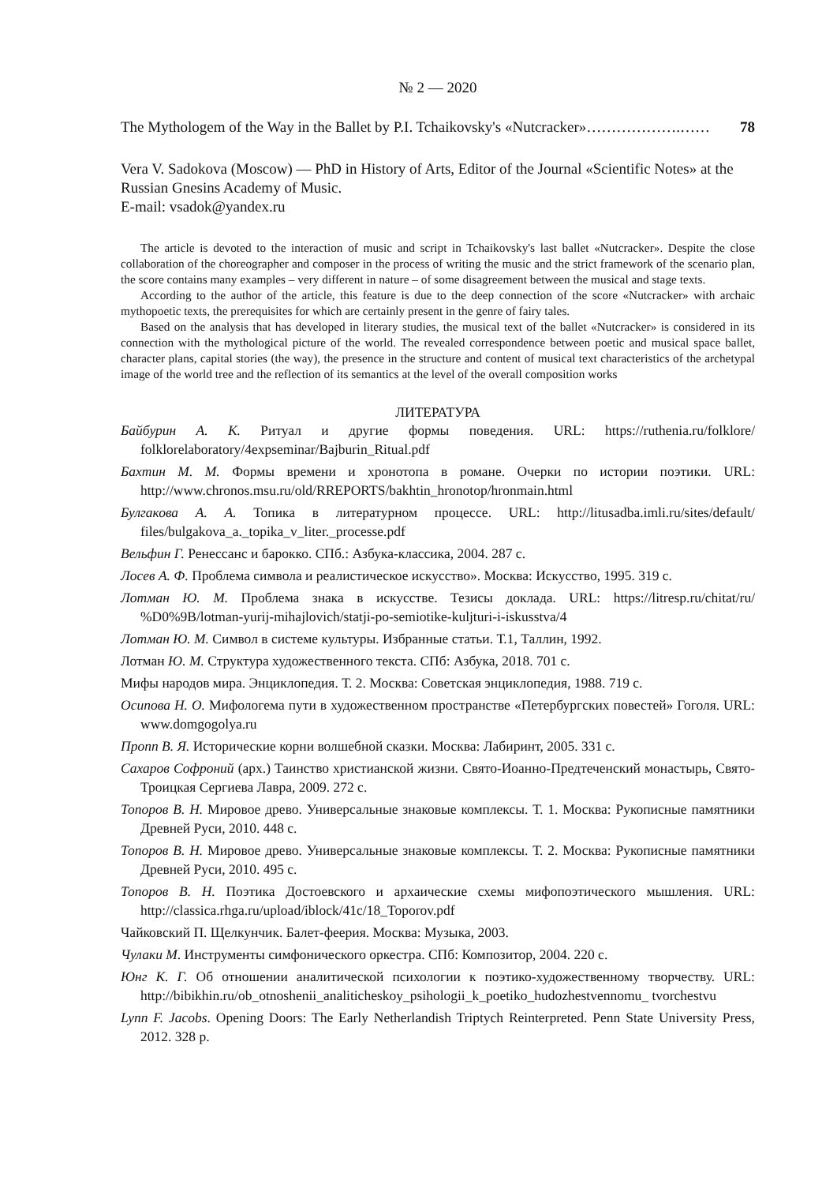№ 2 — 2020
The Mythologem of the Way in the Ballet by P.I. Tchaikovsky's «Nutcracker»……………….…… 78
Vera V. Sadokova (Moscow) — PhD in History of Arts, Editor of the Journal «Scientific Notes» at the Russian Gnesins Academy of Music.
E-mail: vsadok@yandex.ru
The article is devoted to the interaction of music and script in Tchaikovsky's last ballet «Nutcracker». Despite the close collaboration of the choreographer and composer in the process of writing the music and the strict framework of the scenario plan, the score contains many examples – very different in nature – of some disagreement between the musical and stage texts.
According to the author of the article, this feature is due to the deep connection of the score «Nutcracker» with archaic mythopoetic texts, the prerequisites for which are certainly present in the genre of fairy tales.
Based on the analysis that has developed in literary studies, the musical text of the ballet «Nutcracker» is considered in its connection with the mythological picture of the world. The revealed correspondence between poetic and musical space ballet, character plans, capital stories (the way), the presence in the structure and content of musical text characteristics of the archetypal image of the world tree and the reflection of its semantics at the level of the overall composition works
ЛИТЕРАТУРА
Байбурин А. К. Ритуал и другие формы поведения. URL: https://ruthenia.ru/folklore/ folklorelaboratory/4expseminar/Bajburin_Ritual.pdf
Бахтин М. М. Формы времени и хронотопа в романе. Очерки по истории поэтики. URL: http://www.chronos.msu.ru/old/RREPORTS/bakhtin_hronotop/hronmain.html
Булгакова А. А. Топика в литературном процессе. URL: http://litusadba.imli.ru/sites/default/ files/bulgakova_a._topika_v_liter._processe.pdf
Вельфин Г. Ренессанс и барокко. СПб.: Азбука-классика, 2004. 287 с.
Лосев А. Ф. Проблема символа и реалистическое искусство». Москва: Искусство, 1995. 319 с.
Лотман Ю. М. Проблема знака в искусстве. Тезисы доклада. URL: https://litresp.ru/chitat/ru/ %D0%9B/lotman-yurij-mihajlovich/statji-po-semiotike-kuljturi-i-iskusstva/4
Лотман Ю. М. Символ в системе культуры. Избранные статьи. Т.1, Таллин, 1992.
Лотман Ю. М. Структура художественного текста. СПб: Азбука, 2018. 701 с.
Мифы народов мира. Энциклопедия. Т. 2. Москва: Советская энциклопедия, 1988. 719 с.
Осипова Н. О. Мифологема пути в художественном пространстве «Петербургских повестей» Гоголя. URL: www.domgogolya.ru
Пропп В. Я. Исторические корни волшебной сказки. Москва: Лабиринт, 2005. 331 с.
Сахаров Софроний (арх.) Таинство христианской жизни. Свято-Иоанно-Предтеченский монастырь, Свято-Троицкая Сергиева Лавра, 2009. 272 с.
Топоров В. Н. Мировое древо. Универсальные знаковые комплексы. Т. 1. Москва: Рукописные памятники Древней Руси, 2010. 448 с.
Топоров В. Н. Мировое древо. Универсальные знаковые комплексы. Т. 2. Москва: Рукописные памятники Древней Руси, 2010. 495 с.
Топоров В. Н. Поэтика Достоевского и архаические схемы мифопоэтического мышления. URL: http://classica.rhga.ru/upload/iblock/41c/18_Toporov.pdf
Чайковский П. Щелкунчик. Балет-феерия. Москва: Музыка, 2003.
Чулаки М. Инструменты симфонического оркестра. СПб: Композитор, 2004. 220 с.
Юнг К. Г. Об отношении аналитической психологии к поэтико-художественному творчеству. URL: http://bibikhin.ru/ob_otnoshenii_analiticheskoy_psihologii_k_poetiko_hudozhestvennomu_ tvorchestvu
Lynn F. Jacobs. Opening Doors: The Early Netherlandish Triptych Reinterpreted. Penn State University Press, 2012. 328 p.